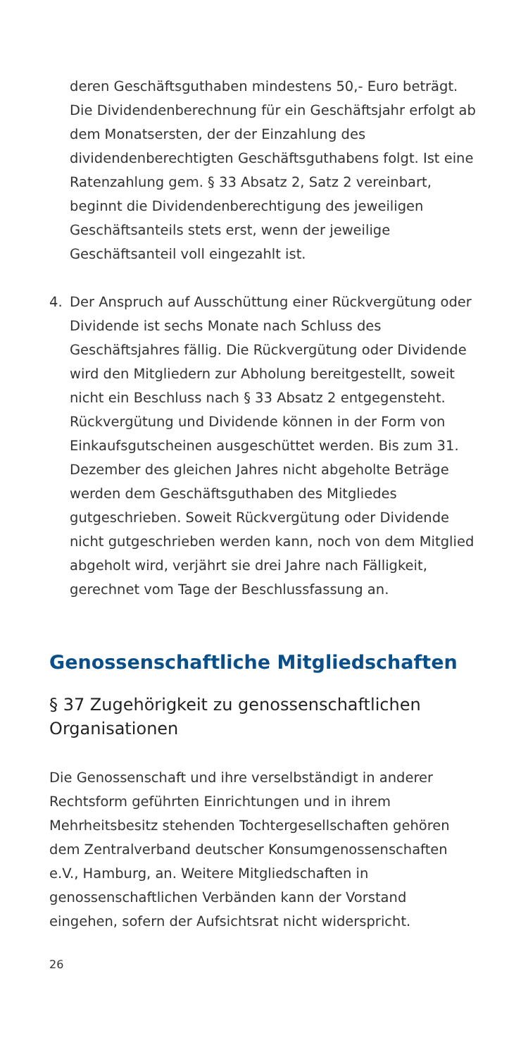deren Geschäftsguthaben mindestens 50,- Euro beträgt. Die Dividendenberechnung für ein Geschäftsjahr erfolgt ab dem Monatsersten, der der Einzahlung des dividendenberechtigten Geschäftsguthabens folgt. Ist eine Ratenzahlung gem. § 33 Absatz 2, Satz 2 vereinbart, beginnt die Dividendenberechtigung des jeweiligen Geschäftsanteils stets erst, wenn der jeweilige Geschäftsanteil voll eingezahlt ist.
4. Der Anspruch auf Ausschüttung einer Rückvergütung oder Dividende ist sechs Monate nach Schluss des Geschäftsjahres fällig. Die Rückvergütung oder Dividende wird den Mitgliedern zur Abholung bereitgestellt, soweit nicht ein Beschluss nach § 33 Absatz 2 entgegensteht. Rückvergütung und Dividende können in der Form von Einkaufsgutscheinen ausgeschüttet werden. Bis zum 31. Dezember des gleichen Jahres nicht abgeholte Beträge werden dem Geschäftsguthaben des Mitgliedes gutgeschrieben. Soweit Rückvergütung oder Dividende nicht gutgeschrieben werden kann, noch von dem Mitglied abgeholt wird, verjährt sie drei Jahre nach Fälligkeit, gerechnet vom Tage der Beschlussfassung an.
Genossenschaftliche Mitgliedschaften
§ 37 Zugehörigkeit zu genossenschaftlichen Organisationen
Die Genossenschaft und ihre verselbständigt in anderer Rechtsform geführten Einrichtungen und in ihrem Mehrheitsbesitz stehenden Tochtergesellschaften gehören dem Zentralverband deutscher Konsumgenossenschaften e.V., Hamburg, an. Weitere Mitgliedschaften in genossenschaftlichen Verbänden kann der Vorstand eingehen, sofern der Aufsichtsrat nicht widerspricht.
26